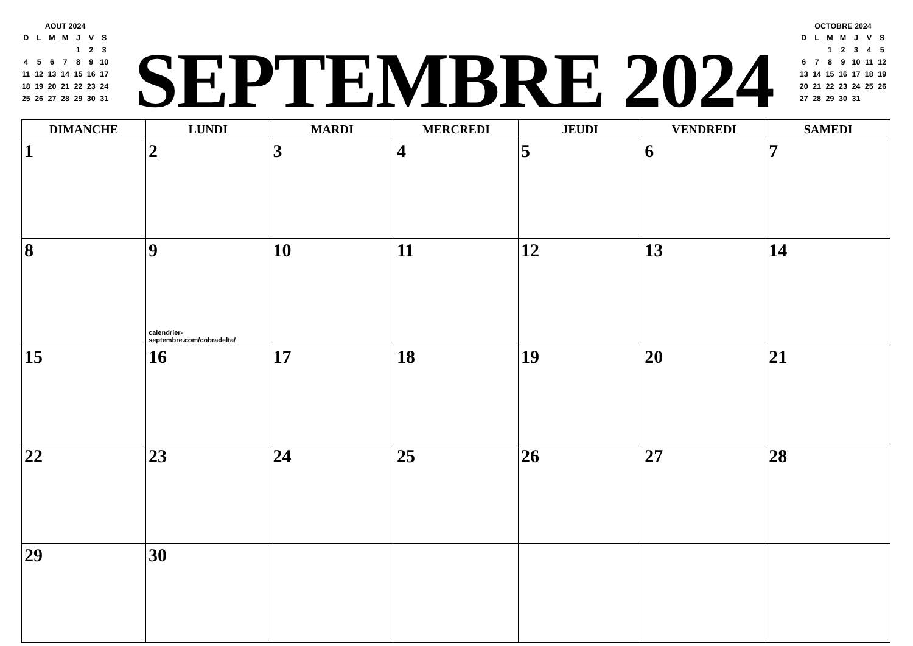AOUT 2024
| D | L | M | M | J | V | S |
| --- | --- | --- | --- | --- | --- | --- |
| | | | | 1 | 2 | 3 |
| 4 | 5 | 6 | 7 | 8 | 9 | 10 |
| 11 | 12 | 13 | 14 | 15 | 16 | 17 |
| 18 | 19 | 20 | 21 | 22 | 23 | 24 |
| 25 | 26 | 27 | 28 | 29 | 30 | 31 |
SEPTEMBRE 2024
OCTOBRE 2024
| D | L | M | M | J | V | S |
| --- | --- | --- | --- | --- | --- | --- |
| | | 1 | 2 | 3 | 4 | 5 |
| 6 | 7 | 8 | 9 | 10 | 11 | 12 |
| 13 | 14 | 15 | 16 | 17 | 18 | 19 |
| 20 | 21 | 22 | 23 | 24 | 25 | 26 |
| 27 | 28 | 29 | 30 | 31 | | |
| DIMANCHE | LUNDI | MARDI | MERCREDI | JEUDI | VENDREDI | SAMEDI |
| --- | --- | --- | --- | --- | --- | --- |
| 1 | 2 | 3 | 4 | 5 | 6 | 7 |
| 8 | 9 calendrier-septembre.com/cobradelta/ | 10 | 11 | 12 | 13 | 14 |
| 15 | 16 | 17 | 18 | 19 | 20 | 21 |
| 22 | 23 | 24 | 25 | 26 | 27 | 28 |
| 29 | 30 | | | | | |